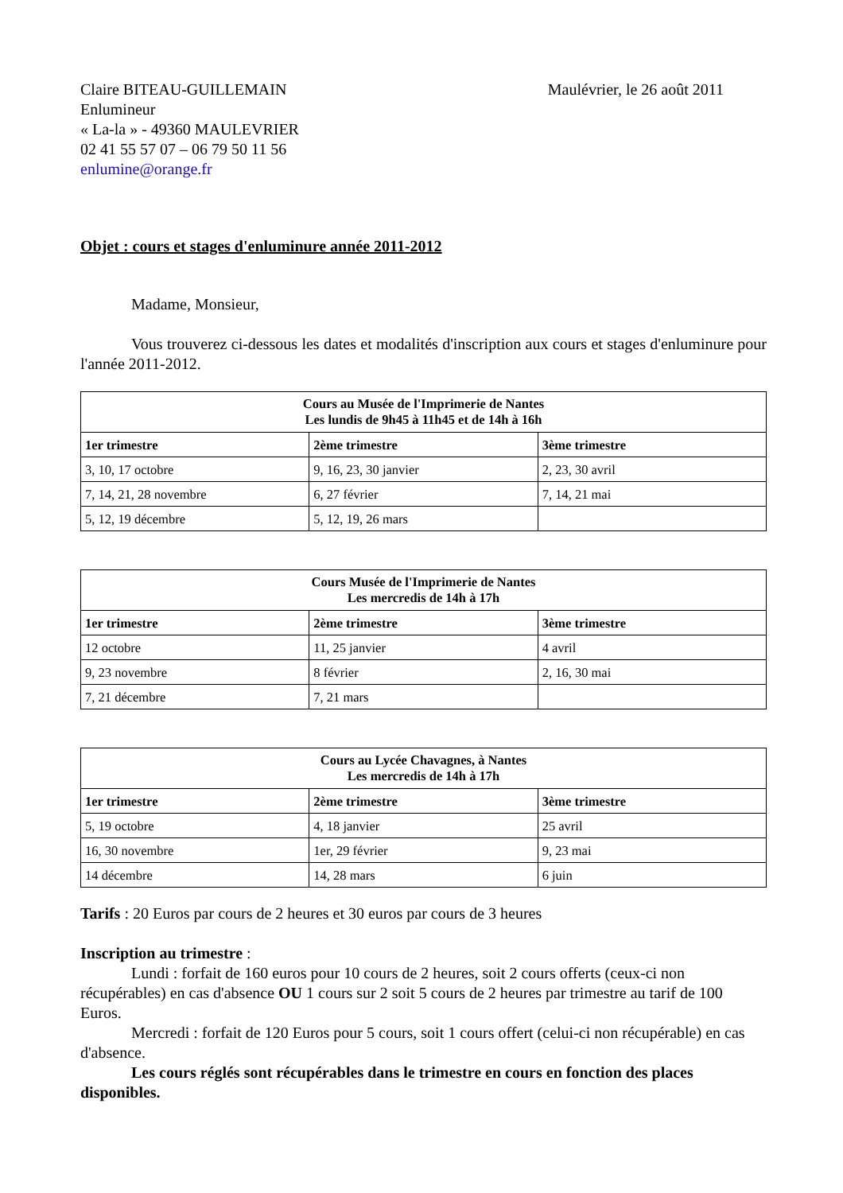Claire BITEAU-GUILLEMAIN
Enlumineur
« La-la » - 49360 MAULEVRIER
02 41 55 57 07 – 06 79 50 11 56
enlumine@orange.fr
Maulévrier, le 26 août 2011
Objet : cours et stages d'enluminure année 2011-2012
Madame, Monsieur,
Vous trouverez ci-dessous les dates et modalités d'inscription aux cours et stages d'enluminure pour l'année 2011-2012.
| Cours au Musée de l'Imprimerie de Nantes Les lundis de 9h45 à 11h45 et de 14h à 16h | | |
| --- | --- | --- |
| 1er trimestre | 2ème trimestre | 3ème trimestre |
| 3, 10, 17 octobre | 9, 16, 23, 30 janvier | 2, 23, 30 avril |
| 7, 14, 21, 28 novembre | 6, 27 février | 7, 14, 21 mai |
| 5, 12, 19 décembre | 5, 12, 19, 26 mars | |
| Cours Musée de l'Imprimerie de Nantes Les mercredis de 14h à 17h | | |
| --- | --- | --- |
| 1er trimestre | 2ème trimestre | 3ème trimestre |
| 12 octobre | 11, 25 janvier | 4 avril |
| 9, 23 novembre | 8 février | 2, 16, 30 mai |
| 7, 21 décembre | 7, 21 mars | |
| Cours au Lycée Chavagnes, à Nantes Les mercredis de 14h à 17h | | |
| --- | --- | --- |
| 1er trimestre | 2ème trimestre | 3ème trimestre |
| 5, 19 octobre | 4, 18 janvier | 25 avril |
| 16, 30 novembre | 1er, 29 février | 9, 23 mai |
| 14 décembre | 14, 28 mars | 6 juin |
Tarifs : 20 Euros par cours de 2 heures et 30 euros par cours de 3 heures
Inscription au trimestre :
Lundi : forfait de 160 euros pour 10 cours de 2 heures, soit 2 cours offerts (ceux-ci non récupérables) en cas d'absence OU 1 cours sur 2 soit 5 cours de 2 heures par trimestre au tarif de 100 Euros.
Mercredi : forfait de 120 Euros pour 5 cours, soit 1 cours offert (celui-ci non récupérable) en cas d'absence.
Les cours réglés sont récupérables dans le trimestre en cours en fonction des places disponibles.